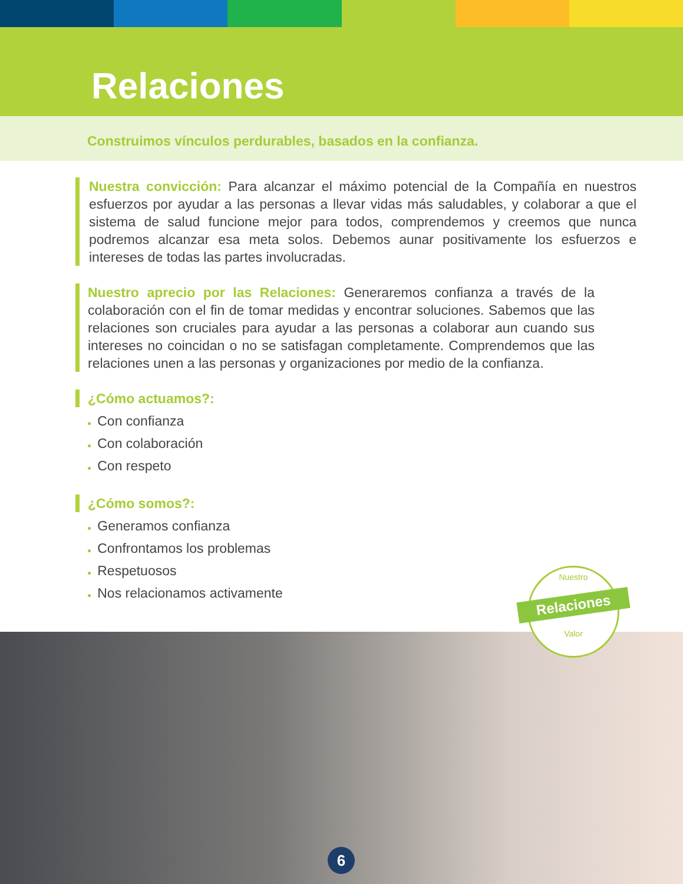Relaciones
Construimos vínculos perdurables, basados en la confianza.
Nuestra convicción: Para alcanzar el máximo potencial de la Compañía en nuestros esfuerzos por ayudar a las personas a llevar vidas más saludables, y colaborar a que el sistema de salud funcione mejor para todos, comprendemos y creemos que nunca podremos alcanzar esa meta solos. Debemos aunar positivamente los esfuerzos e intereses de todas las partes involucradas.
Nuestro aprecio por las Relaciones: Generaremos confianza a través de la colaboración con el fin de tomar medidas y encontrar soluciones. Sabemos que las relaciones son cruciales para ayudar a las personas a colaborar aun cuando sus intereses no coincidan o no se satisfagan completamente. Comprendemos que las relaciones unen a las personas y organizaciones por medio de la confianza.
¿Cómo actuamos?:
● Con confianza
● Con colaboración
● Con respeto
¿Cómo somos?:
● Generamos confianza
● Confrontamos los problemas
● Respetuosos
● Nos relacionamos activamente
Nuestro
Relaciones
Valor
6